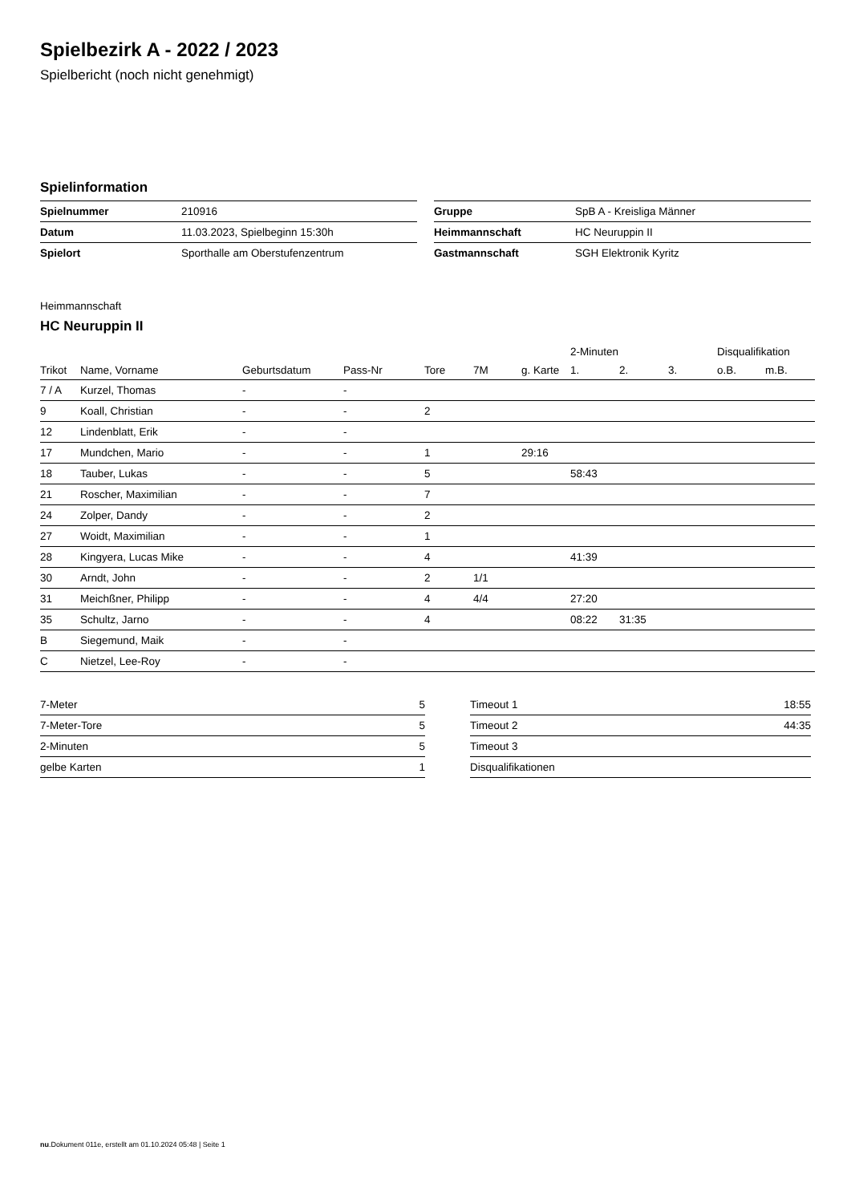Spielbezirk A - 2022 / 2023
Spielbericht (noch nicht genehmigt)
Spielinformation
| Spielnummer | 210916 |
| Datum | 11.03.2023, Spielbeginn 15:30h |
| Spielort | Sporthalle am Oberstufenzentrum |
| Gruppe | SpB A - Kreisliga Männer |
| Heimmannschaft | HC Neuruppin II |
| Gastmannschaft | SGH Elektronik Kyritz |
Heimmannschaft
HC Neuruppin II
| | | | | | | | 2-Minuten | | | Disqualifikation | |
| --- | --- | --- | --- | --- | --- | --- | --- | --- | --- | --- | --- |
| Trikot | Name, Vorname | Geburtsdatum | Pass-Nr | Tore | 7M | g. Karte | 1. | 2. | 3. | o.B. | m.B. |
| 7 / A | Kurzel, Thomas | - | - | | | | | | | | |
| 9 | Koall, Christian | - | - | 2 | | | | | | | |
| 12 | Lindenblatt, Erik | - | - | | | | | | | | |
| 17 | Mundchen, Mario | - | - | 1 | | 29:16 | | | | | |
| 18 | Tauber, Lukas | - | - | 5 | | | 58:43 | | | | |
| 21 | Roscher, Maximilian | - | - | 7 | | | | | | | |
| 24 | Zolper, Dandy | - | - | 2 | | | | | | | |
| 27 | Woidt, Maximilian | - | - | 1 | | | | | | | |
| 28 | Kingyera, Lucas Mike | - | - | 4 | | | 41:39 | | | | |
| 30 | Arndt, John | - | - | 2 | 1/1 | | | | | | |
| 31 | Meichßner, Philipp | - | - | 4 | 4/4 | | 27:20 | | | | |
| 35 | Schultz, Jarno | - | - | 4 | | | 08:22 | 31:35 | | | |
| B | Siegemund, Maik | - | - | | | | | | | | |
| C | Nietzel, Lee-Roy | - | - | | | | | | | | |
| 7-Meter | 5 |
| 7-Meter-Tore | 5 |
| 2-Minuten | 5 |
| gelbe Karten | 1 |
| Timeout 1 | 18:55 |
| Timeout 2 | 44:35 |
| Timeout 3 | |
| Disqualifikationen | |
nu.Dokument 011e, erstellt am 01.10.2024 05:48 | Seite 1